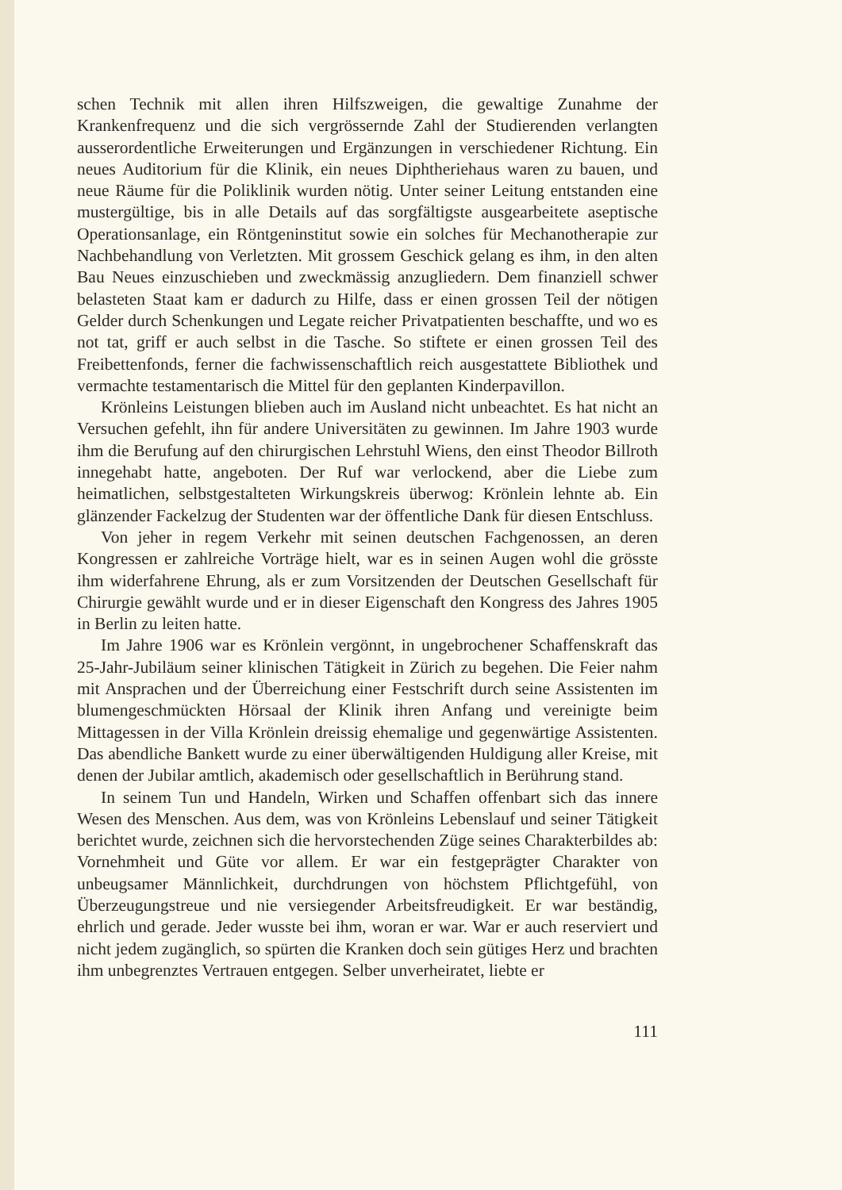schen Technik mit allen ihren Hilfszweigen, die gewaltige Zunahme der Krankenfrequenz und die sich vergrössernde Zahl der Studierenden verlangten ausserordentliche Erweiterungen und Ergänzungen in verschiedener Richtung. Ein neues Auditorium für die Klinik, ein neues Diphtheriehaus waren zu bauen, und neue Räume für die Poliklinik wurden nötig. Unter seiner Leitung entstanden eine mustergültige, bis in alle Details auf das sorgfältigste ausgearbeitete aseptische Operationsanlage, ein Röntgeninstitut sowie ein solches für Mechanotherapie zur Nachbehandlung von Verletzten. Mit grossem Geschick gelang es ihm, in den alten Bau Neues einzuschieben und zweckmässig anzugliedern. Dem finanziell schwer belasteten Staat kam er dadurch zu Hilfe, dass er einen grossen Teil der nötigen Gelder durch Schenkungen und Legate reicher Privatpatienten beschaffte, und wo es not tat, griff er auch selbst in die Tasche. So stiftete er einen grossen Teil des Freibettenfonds, ferner die fachwissenschaftlich reich ausgestattete Bibliothek und vermachte testamentarisch die Mittel für den geplanten Kinderpavillon.
Krönleins Leistungen blieben auch im Ausland nicht unbeachtet. Es hat nicht an Versuchen gefehlt, ihn für andere Universitäten zu gewinnen. Im Jahre 1903 wurde ihm die Berufung auf den chirurgischen Lehrstuhl Wiens, den einst Theodor Billroth innegehabt hatte, angeboten. Der Ruf war verlockend, aber die Liebe zum heimatlichen, selbstgestalteten Wirkungskreis überwog: Krönlein lehnte ab. Ein glänzender Fackelzug der Studenten war der öffentliche Dank für diesen Entschluss.
Von jeher in regem Verkehr mit seinen deutschen Fachgenossen, an deren Kongressen er zahlreiche Vorträge hielt, war es in seinen Augen wohl die grösste ihm widerfahrene Ehrung, als er zum Vorsitzenden der Deutschen Gesellschaft für Chirurgie gewählt wurde und er in dieser Eigenschaft den Kongress des Jahres 1905 in Berlin zu leiten hatte.
Im Jahre 1906 war es Krönlein vergönnt, in ungebrochener Schaffenskraft das 25-Jahr-Jubiläum seiner klinischen Tätigkeit in Zürich zu begehen. Die Feier nahm mit Ansprachen und der Überreichung einer Festschrift durch seine Assistenten im blumengeschmückten Hörsaal der Klinik ihren Anfang und vereinigte beim Mittagessen in der Villa Krönlein dreissig ehemalige und gegenwärtige Assistenten. Das abendliche Bankett wurde zu einer überwältigenden Huldigung aller Kreise, mit denen der Jubilar amtlich, akademisch oder gesellschaftlich in Berührung stand.
In seinem Tun und Handeln, Wirken und Schaffen offenbart sich das innere Wesen des Menschen. Aus dem, was von Krönleins Lebenslauf und seiner Tätigkeit berichtet wurde, zeichnen sich die hervorstechenden Züge seines Charakterbildes ab: Vornehmheit und Güte vor allem. Er war ein festgeprägter Charakter von unbeugsamer Männlichkeit, durchdrungen von höchstem Pflichtgefühl, von Überzeugungstreue und nie versiegender Arbeitsfreudigkeit. Er war beständig, ehrlich und gerade. Jeder wusste bei ihm, woran er war. War er auch reserviert und nicht jedem zugänglich, so spürten die Kranken doch sein gütiges Herz und brachten ihm unbegrenztes Vertrauen entgegen. Selber unverheiratet, liebte er
111